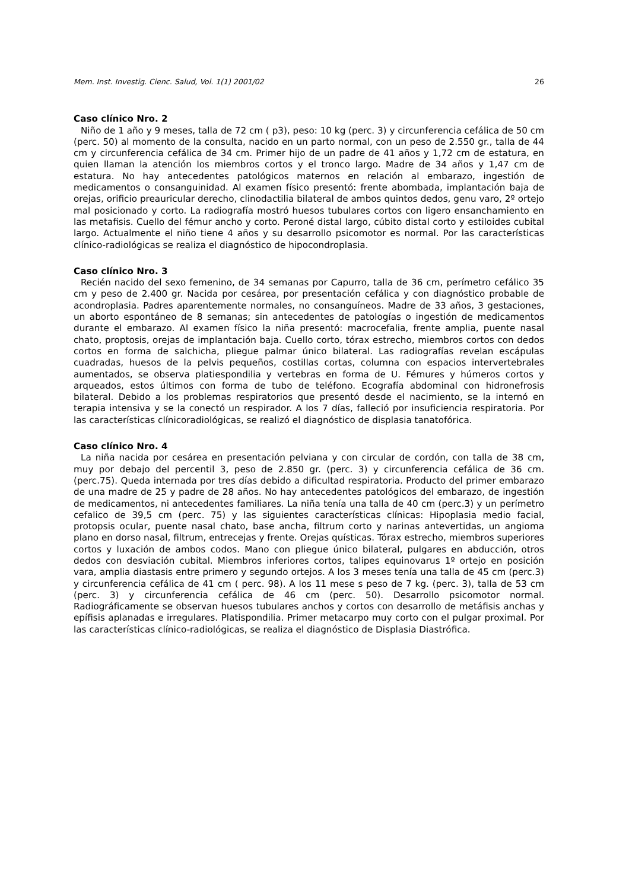Mem. Inst. Investig. Cienc. Salud, Vol. 1(1) 2001/02 26
Caso clínico Nro. 2
Niño de 1 año y 9 meses, talla de 72 cm ( p3), peso: 10 kg (perc. 3) y circunferencia cefálica de 50 cm (perc. 50) al momento de la consulta, nacido en un parto normal, con un peso de 2.550 gr., talla de 44 cm y circunferencia cefálica de 34 cm. Primer hijo de un padre de 41 años y 1,72 cm de estatura, en quien llaman la atención los miembros cortos y el tronco largo. Madre de 34 años y 1,47 cm de estatura. No hay antecedentes patológicos maternos en relación al embarazo, ingestión de medicamentos o consanguinidad. Al examen físico presentó: frente abombada, implantación baja de orejas, orificio preauricular derecho, clinodactilia bilateral de ambos quintos dedos, genu varo, 2º ortejo mal posicionado y corto. La radiografía mostró huesos tubulares cortos con ligero ensanchamiento en las metafisis. Cuello del fémur ancho y corto. Peroné distal largo, cúbito distal corto y estiloides cubital largo. Actualmente el niño tiene 4 años y su desarrollo psicomotor es normal. Por las características clínico-radiológicas se realiza el diagnóstico de hipocondroplasia.
Caso clínico Nro. 3
Recién nacido del sexo femenino, de 34 semanas por Capurro, talla de 36 cm, perímetro cefálico 35 cm y peso de 2.400 gr. Nacida por cesárea, por presentación cefálica y con diagnóstico probable de acondroplasia. Padres aparentemente normales, no consanguíneos. Madre de 33 años, 3 gestaciones, un aborto espontáneo de 8 semanas; sin antecedentes de patologías o ingestión de medicamentos durante el embarazo. Al examen físico la niña presentó: macrocefalia, frente amplia, puente nasal chato, proptosis, orejas de implantación baja. Cuello corto, tórax estrecho, miembros cortos con dedos cortos en forma de salchicha, pliegue palmar único bilateral. Las radiografías revelan escápulas cuadradas, huesos de la pelvis pequeños, costillas cortas, columna con espacios intervertebrales aumentados, se observa platiespondilia y vertebras en forma de U. Fémures y húmeros cortos y arqueados, estos últimos con forma de tubo de teléfono. Ecografía abdominal con hidronefrosis bilateral. Debido a los problemas respiratorios que presentó desde el nacimiento, se la internó en terapia intensiva y se la conectó un respirador. A los 7 días, falleció por insuficiencia respiratoria. Por las características clínicoradiológicas, se realizó el diagnóstico de displasia tanatofórica.
Caso clínico Nro. 4
La niña nacida por cesárea en presentación pelviana y con circular de cordón, con talla de 38 cm, muy por debajo del percentil 3, peso de 2.850 gr. (perc. 3) y circunferencia cefálica de 36 cm. (perc.75). Queda internada por tres días debido a dificultad respiratoria. Producto del primer embarazo de una madre de 25 y padre de 28 años. No hay antecedentes patológicos del embarazo, de ingestión de medicamentos, ni antecedentes familiares. La niña tenía una talla de 40 cm (perc.3) y un perímetro cefalico de 39,5 cm (perc. 75) y las siguientes características clínicas: Hipoplasia medio facial, protopsis ocular, puente nasal chato, base ancha, filtrum corto y narinas antevertidas, un angioma plano en dorso nasal, filtrum, entrecejas y frente. Orejas quísticas. Tórax estrecho, miembros superiores cortos y luxación de ambos codos. Mano con pliegue único bilateral, pulgares en abducción, otros dedos con desviación cubital. Miembros inferiores cortos, talipes equinovarus 1º ortejo en posición vara, amplia diastasis entre primero y segundo ortejos. A los 3 meses tenía una talla de 45 cm (perc.3) y circunferencia cefálica de 41 cm ( perc. 98). A los 11 mese s peso de 7 kg. (perc. 3), talla de 53 cm (perc. 3) y circunferencia cefálica de 46 cm (perc. 50). Desarrollo psicomotor normal. Radiográficamente se observan huesos tubulares anchos y cortos con desarrollo de metáfisis anchas y epífisis aplanadas e irregulares. Platispondilia. Primer metacarpo muy corto con el pulgar proximal. Por las características clínico-radiológicas, se realiza el diagnóstico de Displasia Diastrófica.